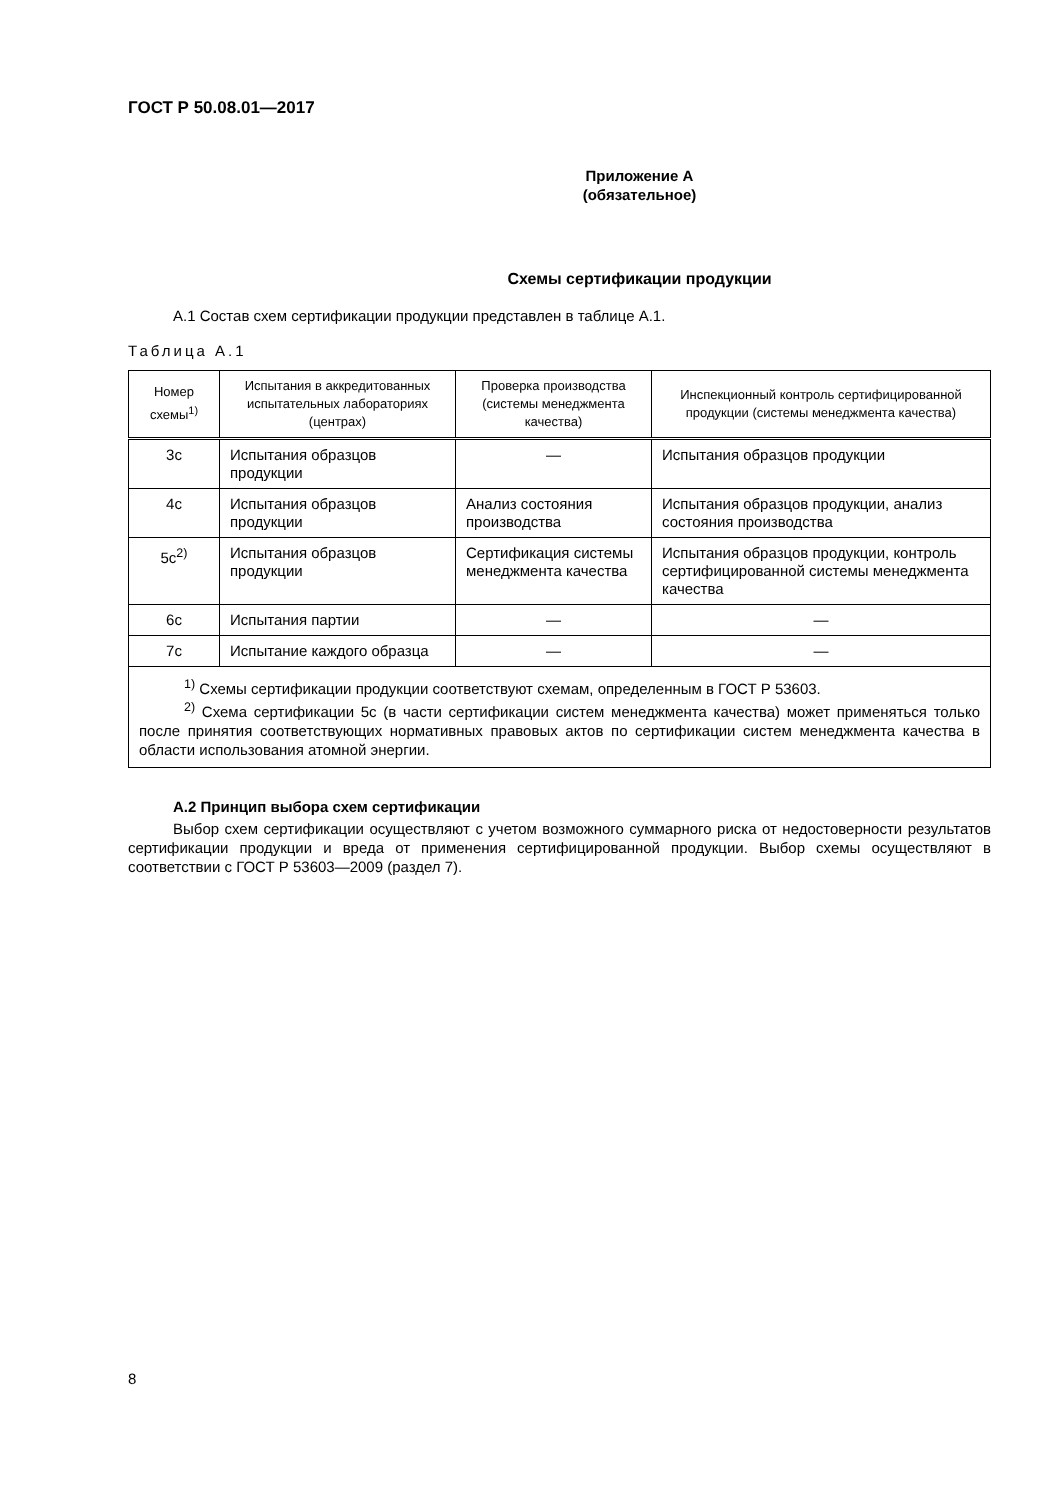ГОСТ Р 50.08.01—2017
Приложение А
(обязательное)
Схемы сертификации продукции
А.1 Состав схем сертификации продукции представлен в таблице А.1.
Таблица А.1
| Номер схемы<sup>1)</sup> | Испытания в аккредитованных испытательных лабораториях (центрах) | Проверка производства (системы менеджмента качества) | Инспекционный контроль сертифицированной продукции (системы менеджмента качества) |
| --- | --- | --- | --- |
| 3с | Испытания образцов продукции | — | Испытания образцов продукции |
| 4с | Испытания образцов продукции | Анализ состояния производства | Испытания образцов продукции, анализ состояния производства |
| 5с<sup>2)</sup> | Испытания образцов продукции | Сертификация системы менеджмента качества | Испытания образцов продукции, контроль сертифицированной системы менеджмента качества |
| 6с | Испытания партии | — | — |
| 7с | Испытание каждого образца | — | — |
| <sup>1)</sup> Схемы сертификации продукции соответствуют схемам, определенным в ГОСТ Р 53603. <sup>2)</sup> Схема сертификации 5с (в части сертификации систем менеджмента качества) может применяться только после принятия соответствующих нормативных правовых актов по сертификации систем менеджмента качества в области использования атомной энергии. | | | |
А.2 Принцип выбора схем сертификации
Выбор схем сертификации осуществляют с учетом возможного суммарного риска от недостоверности результатов сертификации продукции и вреда от применения сертифицированной продукции. Выбор схемы осуществляют в соответствии с ГОСТ Р 53603—2009 (раздел 7).
8